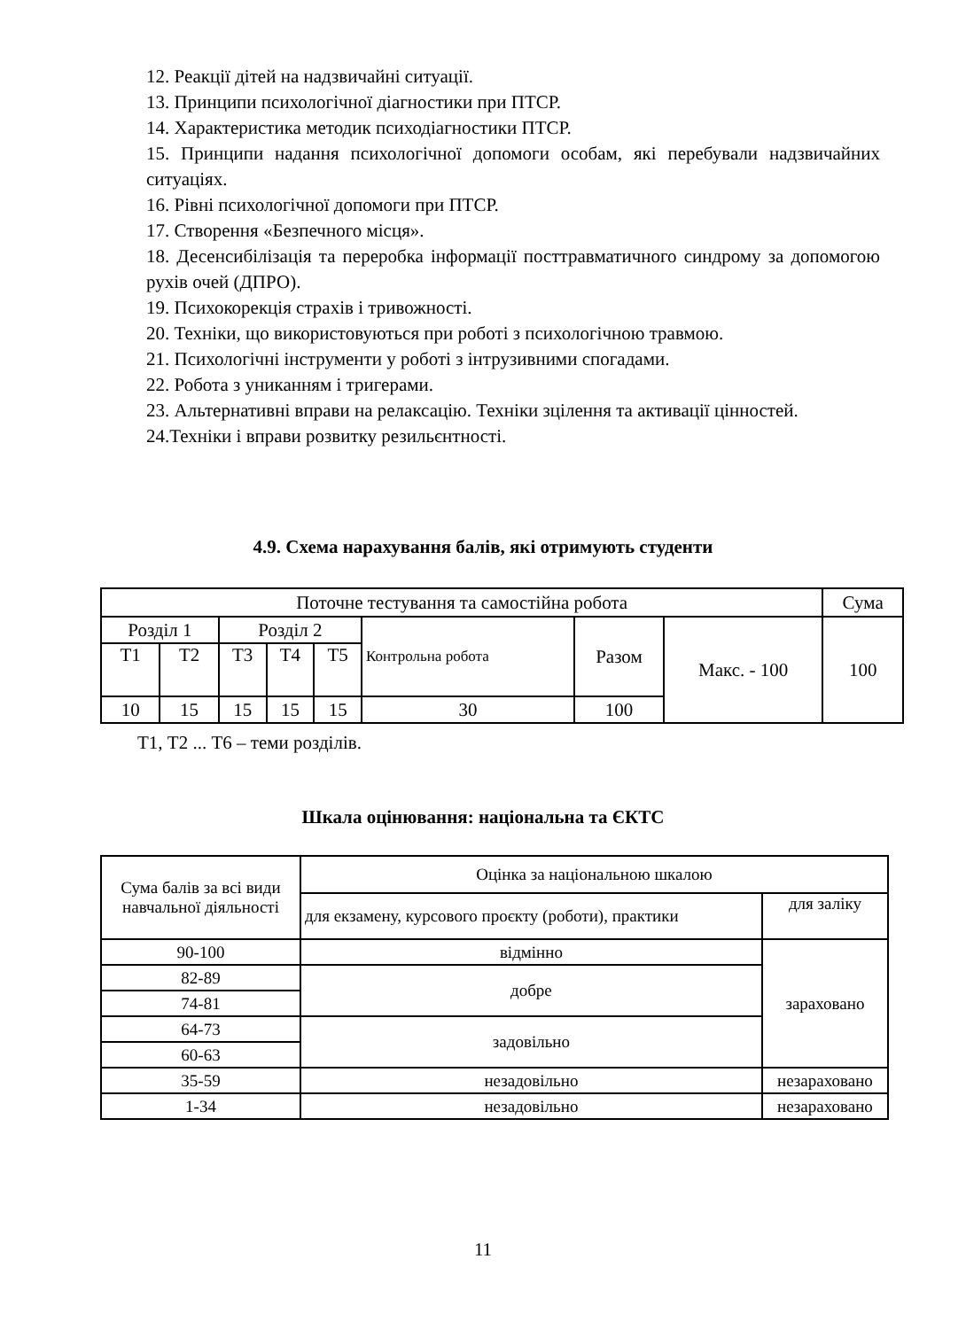12. Реакції дітей на надзвичайні ситуації.
13. Принципи психологічної діагностики при ПТСР.
14. Характеристика методик психодіагностики ПТСР.
15. Принципи надання психологічної допомоги особам, які перебували надзвичайних ситуаціях.
16. Рівні психологічної допомоги при ПТСР.
17. Створення «Безпечного місця».
18. Десенсибілізація та переробка інформації посттравматичного синдрому за допомогою рухів очей (ДПРО).
19. Психокорекція страхів і тривожності.
20. Техніки, що використовуються при роботі з психологічною травмою.
21. Психологічні інструменти у роботі з інтрузивними спогадами.
22. Робота з униканням і тригерами.
23. Альтернативні вправи на релаксацію. Техніки зцілення та активації цінностей.
24.Техніки і вправи розвитку резильєнтності.
4.9. Схема нарахування балів, які отримують студенти
| Поточне тестування та самостійна робота | | | | | | | | Сума |
| Розділ 1 | | Розділ 2 | | | Контрольна робота | Разом | Макс. - 100 | 100 |
| Т1 | Т2 | Т3 | Т4 | Т5 | | | | |
| 10 | 15 | 15 | 15 | 15 | 30 | 100 | | |
Т1, Т2 ... Т6 – теми розділів.
Шкала оцінювання: національна та ЄКТС
| Сума балів за всі види навчальної діяльності | Оцінка за національною шкалою | |
| | для екзамену, курсового проєкту (роботи), практики | для заліку |
| 90-100 | відмінно | зараховано |
| 82-89 | добре | |
| 74-81 | | |
| 64-73 | задовільно | |
| 60-63 | | |
| 35-59 | незадовільно | незараховано |
| 1-34 | незадовільно | незараховано |
11